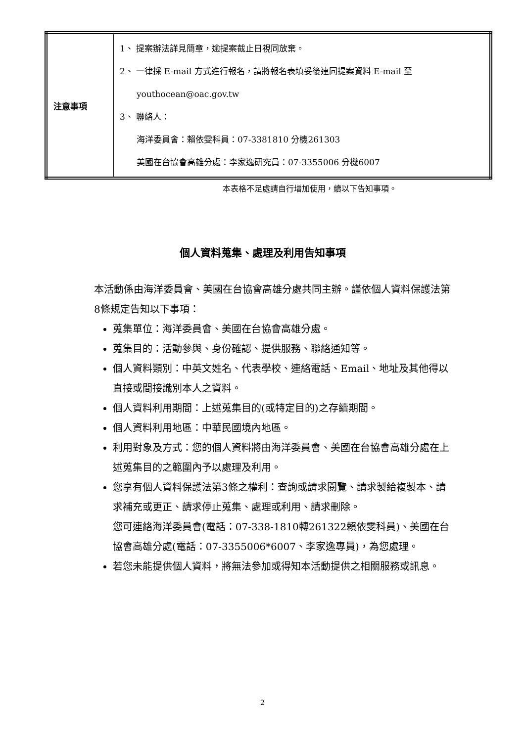| 注意事項 | 1、 提案辦法詳見簡章，逾提案截止日視同放棄。 2、 一律採 E-mail 方式進行報名，請將報名表填妥後連同提案資料 E-mail 至 youthocean@oac.gov.tw 3、 聯絡人： 海洋委員會：賴依雯科員：07-3381810 分機261303 美國在台協會高雄分處：李家逸研究員：07-3355006 分機6007 |
本表格不足處請自行增加使用，續以下告知事項。
個人資料蒐集、處理及利用告知事項
本活動係由海洋委員會、美國在台協會高雄分處共同主辦。謹依個人資料保護法第8條規定告知以下事項：
蒐集單位：海洋委員會、美國在台協會高雄分處。
蒐集目的：活動參與、身份確認、提供服務、聯絡通知等。
個人資料類別：中英文姓名、代表學校、連絡電話、Email、地址及其他得以直接或間接識別本人之資料。
個人資料利用期間：上述蒐集目的(或特定目的)之存續期間。
個人資料利用地區：中華民國境內地區。
利用對象及方式：您的個人資料將由海洋委員會、美國在台協會高雄分處在上述蒐集目的之範圍內予以處理及利用。
您享有個人資料保護法第3條之權利：查詢或請求閱覽、請求製給複製本、請求補充或更正、請求停止蒐集、處理或利用、請求刪除。
您可連絡海洋委員會(電話：07-338-1810轉261322賴依雯科員)、美國在台協會高雄分處(電話：07-3355006*6007、李家逸專員)，為您處理。
若您未能提供個人資料，將無法參加或得知本活動提供之相關服務或訊息。
2